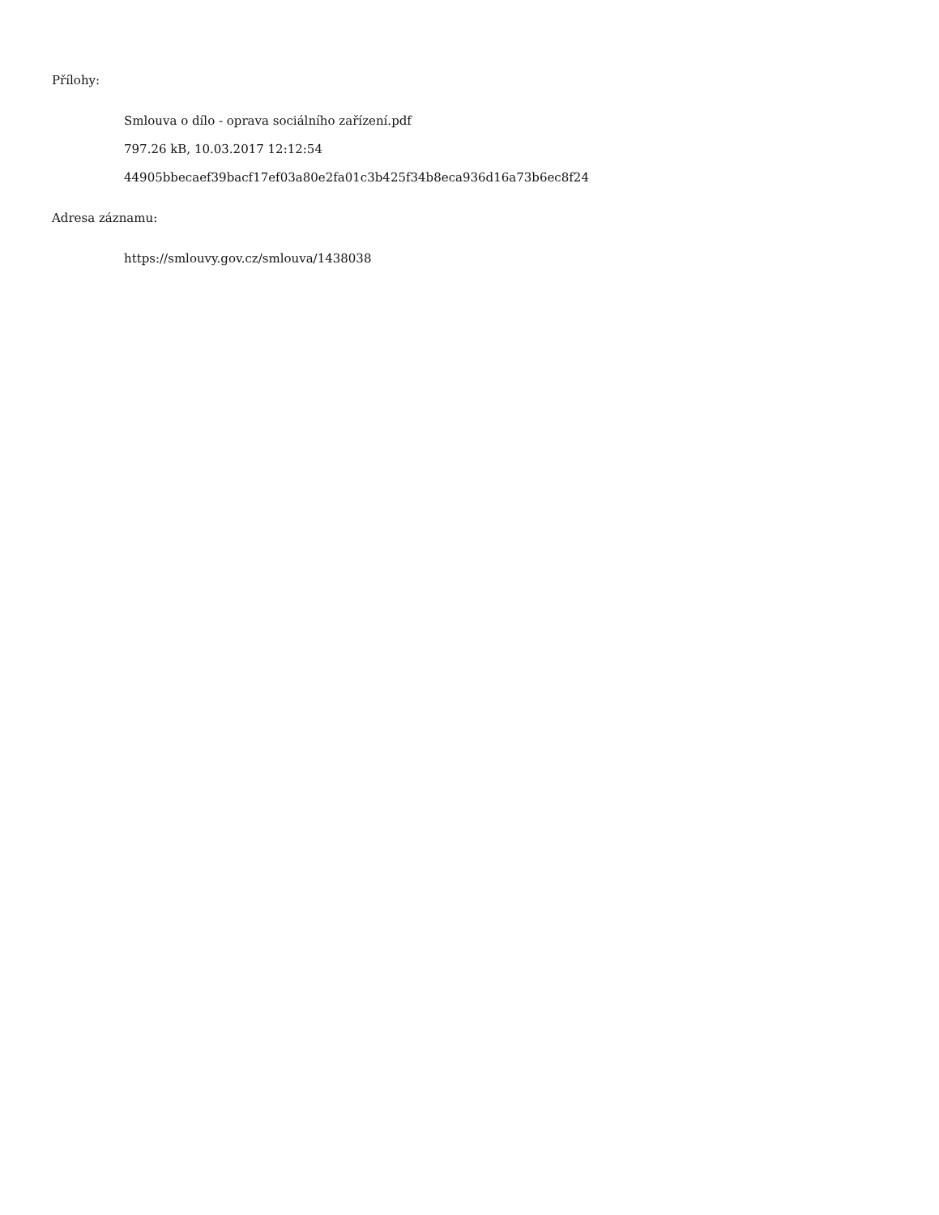Přílohy:
Smlouva o dílo - oprava sociálního zařízení.pdf
797.26 kB, 10.03.2017 12:12:54
44905bbecaef39bacf17ef03a80e2fa01c3b425f34b8eca936d16a73b6ec8f24
Adresa záznamu:
https://smlouvy.gov.cz/smlouva/1438038